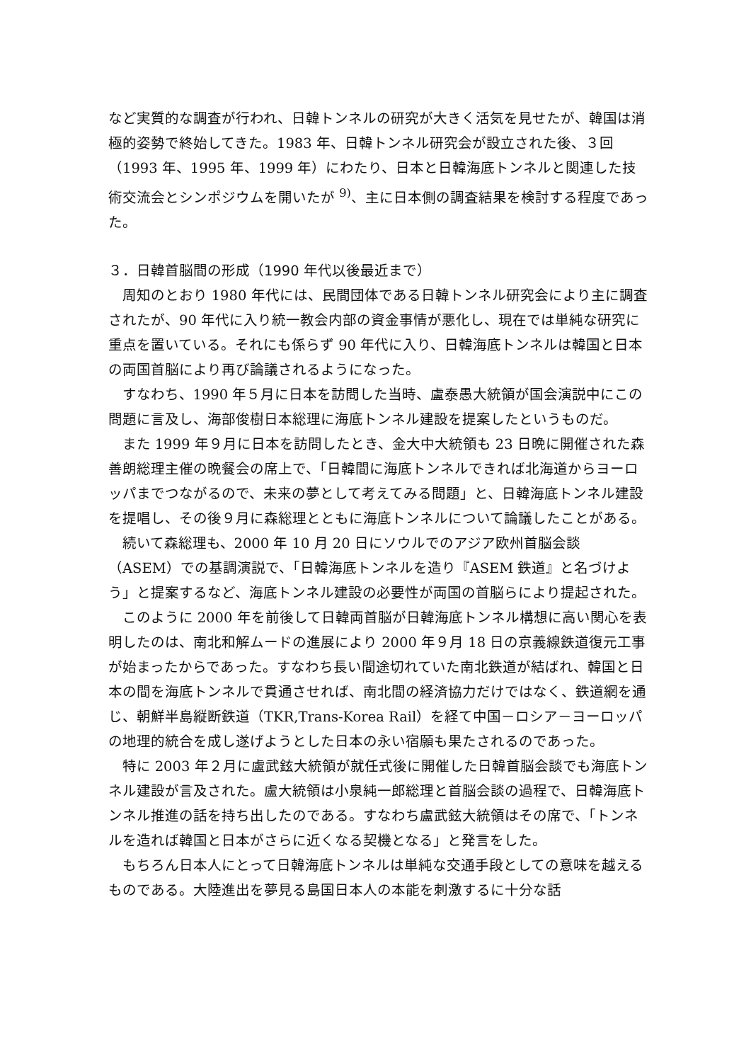など実質的な調査が行われ、日韓トンネルの研究が大きく活気を見せたが、韓国は消極的姿勢で終始してきた。1983 年、日韓トンネル研究会が設立された後、３回（1993 年、1995 年、1999 年）にわたり、日本と日韓海底トンネルと関連した技術交流会とシンポジウムを開いたが <sup>9)</sup>、主に日本側の調査結果を検討する程度であった。
３．日韓首脳間の形成（1990 年代以後最近まで）
周知のとおり 1980 年代には、民間団体である日韓トンネル研究会により主に調査されたが、90 年代に入り統一教会内部の資金事情が悪化し、現在では単純な研究に重点を置いている。それにも係らず 90 年代に入り、日韓海底トンネルは韓国と日本の両国首脳により再び論議されるようになった。
すなわち、1990 年５月に日本を訪問した当時、盧泰愚大統領が国会演説中にこの問題に言及し、海部俊樹日本総理に海底トンネル建設を提案したというものだ。
また 1999 年９月に日本を訪問したとき、金大中大統領も 23 日晩に開催された森善朗総理主催の晩餐会の席上で、「日韓間に海底トンネルできれば北海道からヨーロッパまでつながるので、未来の夢として考えてみる問題」と、日韓海底トンネル建設を提唱し、その後９月に森総理とともに海底トンネルについて論議したことがある。
続いて森総理も、2000 年 10 月 20 日にソウルでのアジア欧州首脳会談（ASEM）での基調演説で、「日韓海底トンネルを造り『ASEM 鉄道』と名づけよう」と提案するなど、海底トンネル建設の必要性が両国の首脳らにより提起された。
このように 2000 年を前後して日韓両首脳が日韓海底トンネル構想に高い関心を表明したのは、南北和解ムードの進展により 2000 年９月 18 日の京義線鉄道復元工事が始まったからであった。すなわち長い間途切れていた南北鉄道が結ばれ、韓国と日本の間を海底トンネルで貫通させれば、南北間の経済協力だけではなく、鉄道網を通じ、朝鮮半島縦断鉄道（TKR,Trans-Korea Rail）を経て中国－ロシア－ヨーロッパの地理的統合を成し遂げようとした日本の永い宿願も果たされるのであった。
特に 2003 年２月に盧武鉉大統領が就任式後に開催した日韓首脳会談でも海底トンネル建設が言及された。盧大統領は小泉純一郎総理と首脳会談の過程で、日韓海底トンネル推進の話を持ち出したのである。すなわち盧武鉉大統領はその席で、「トンネルを造れば韓国と日本がさらに近くなる契機となる」と発言をした。
もちろん日本人にとって日韓海底トンネルは単純な交通手段としての意味を越えるものである。大陸進出を夢見る島国日本人の本能を刺激するに十分な話